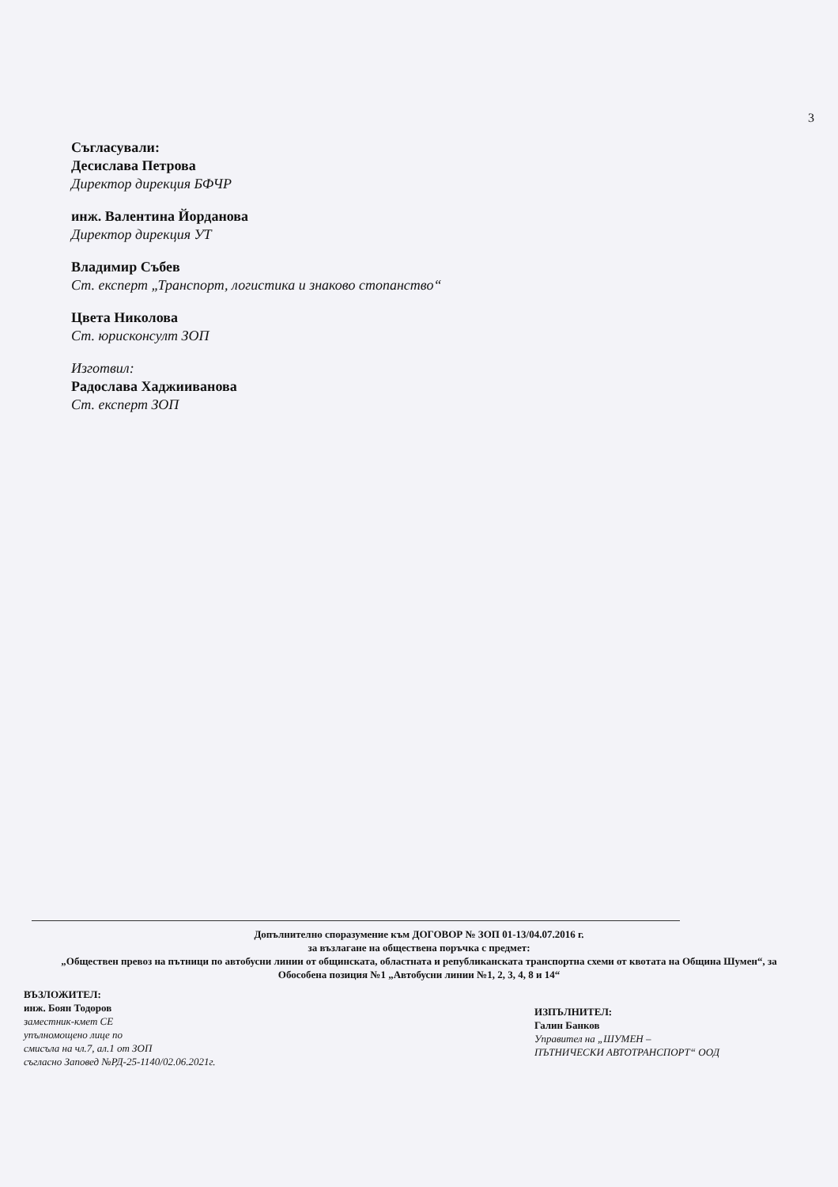3
Съгласували:
Десислава Петрова
Директор дирекция БФЧР
инж. Валентина Йорданова
Директор дирекция УТ
Владимир Събев
Ст. експерт „Транспорт, логистика и знаково стопанство“
Цвета Николова
Ст. юрисконсулт ЗОП
Изготвил:
Радослава Хаджииванова
Ст. експерт ЗОП
Допълнително споразумение към ДОГОВОР № ЗОП 01-13/04.07.2016 г.
за възлагане на обществена поръчка с предмет:
„Обществен превоз на пътници по автобусни линии от общинската, областната и републиканската транспортна схеми от квотата на Община Шумен“, за Обособена позиция №1 „Автобусни линии №1, 2, 3, 4, 8 и 14“
ВЪЗЛОЖИТЕЛ:
инж. Боян Тодоров
заместник-кмет СЕ
упълномощено лице по
смисъла на чл.7, ал.1 от ЗОП
съгласно Заповед №РД-25-1140/02.06.2021г.
ИЗПЪЛНИТЕЛ:
Галин Банков
Управител на „ШУМЕН –
ПЪТНИЧЕСКИ АВТОТРАНСПОРТ“ ООД